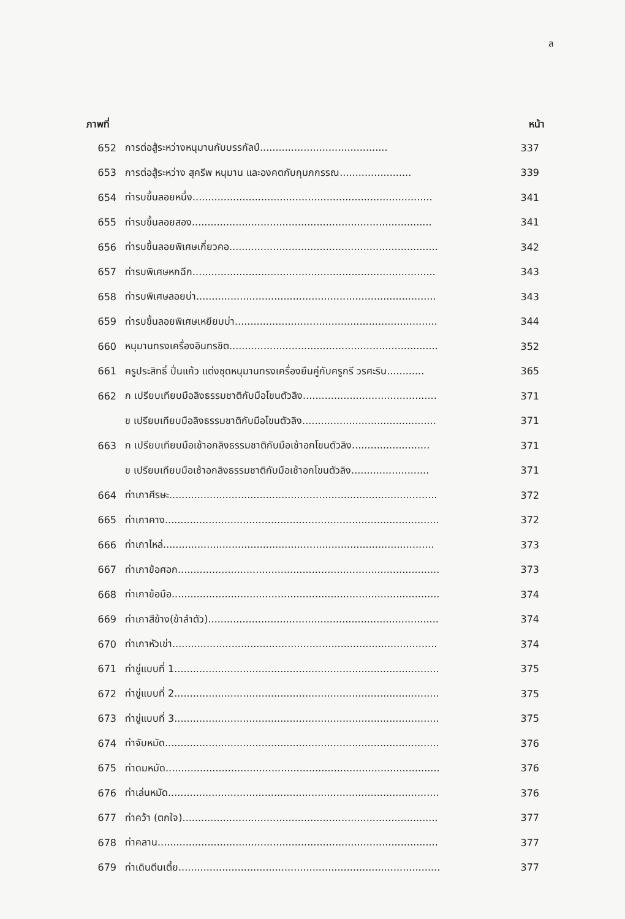ล
| ภาพที่ | | หน้า |
| --- | --- | --- |
| 652 | การต่อสู้ระหว่างหนุมานกับบรรกัลป์......................................... | 337 |
| 653 | การต่อสู้ระหว่าง สุครีพ หนุมาน และองคตกับกุมภกรรณ....................... | 339 |
| 654 | ท่ารบขึ้นลอยหนึ่ง............................................................................. | 341 |
| 655 | ท่ารบขึ้นลอยสอง............................................................................. | 341 |
| 656 | ท่ารบขึ้นลอยพิเศษเกี่ยวคอ................................................................... | 342 |
| 657 | ท่ารบพิเศษหกฉีก.............................................................................. | 343 |
| 658 | ท่ารบพิเศษลอยบ่า............................................................................. | 343 |
| 659 | ท่ารบขึ้นลอยพิเศษเหยียบบ่า................................................................. | 344 |
| 660 | หนุมานทรงเครื่องอินทรชิต................................................................... | 352 |
| 661 | ครูประสิทธิ์ ปิ่นแก้ว แต่งชุดหนุมานทรงเครื่องยืนคู่กับครูกรี วรศะริน............ | 365 |
| 662 | ก เปรียบเทียบมือลิงธรรมชาติกับมือโขนตัวลิง........................................... | 371 |
| | ข เปรียบเทียบมือลิงธรรมชาติกับมือโขนตัวลิง........................................... | 371 |
| 663 | ก เปรียบเทียบมือเช้าอกลิงธรรมชาติกับมือเช้าอกโขนตัวลิง......................... | 371 |
| | ข เปรียบเทียบมือเช้าอกลิงธรรมชาติกับมือเช้าอกโขนตัวลิง......................... | 371 |
| 664 | ท่าเกาศีรษะ...................................................................................... | 372 |
| 665 | ท่าเกาคาง........................................................................................ | 372 |
| 666 | ท่าเกาไหล่....................................................................................... | 373 |
| 667 | ท่าเกาข้อศอก.................................................................................... | 373 |
| 668 | ท่าเกาข้อมือ...................................................................................... | 374 |
| 669 | ท่าเกาสีข้าง(ข้าลำตัว).......................................................................... | 374 |
| 670 | ท่าเกาหัวเข่า..................................................................................... | 374 |
| 671 | ท่าขู่แบบที่ 1..................................................................................... | 375 |
| 672 | ท่าขู่แบบที่ 2..................................................................................... | 375 |
| 673 | ท่าขู่แบบที่ 3..................................................................................... | 375 |
| 674 | ท่าจับหมัด........................................................................................ | 376 |
| 675 | ท่าดมหมัด........................................................................................ | 376 |
| 676 | ท่าเล่นหมัด....................................................................................... | 376 |
| 677 | ท่าคว้า (ตกใจ).................................................................................. | 377 |
| 678 | ท่าคลาน.......................................................................................... | 377 |
| 679 | ท่าเดินตีนเตี้ย.................................................................................... | 377 |